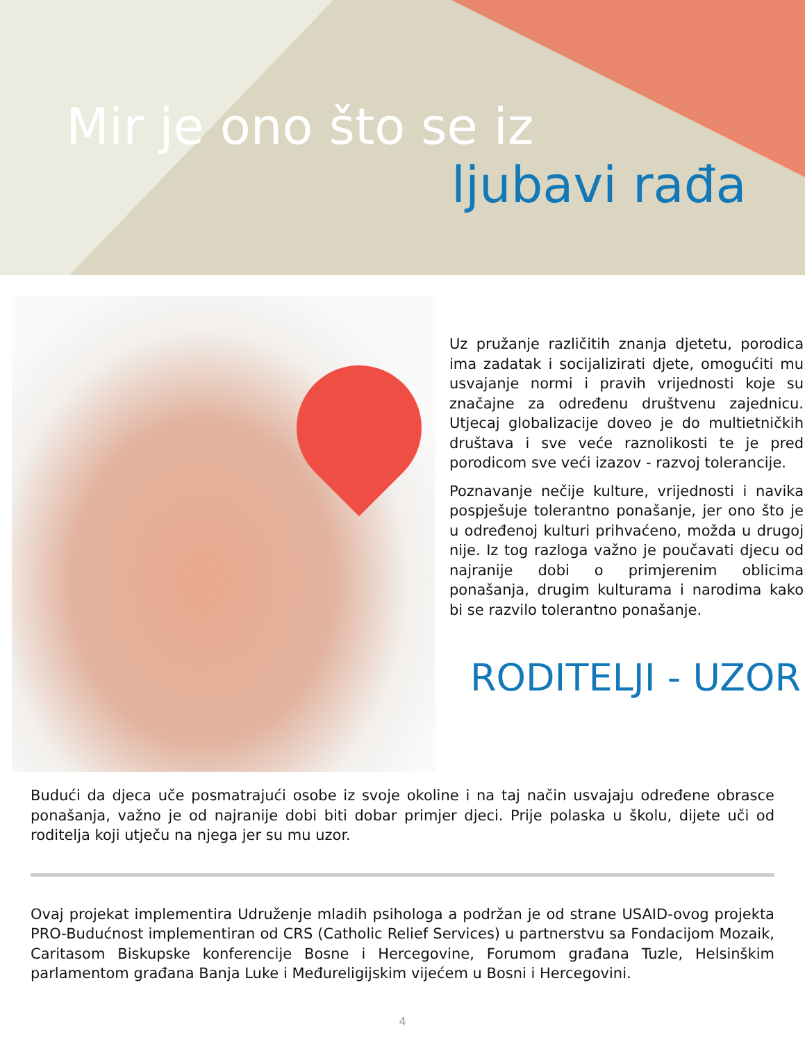Mir je ono što se iz
ljubavi rađa
Uz pružanje različitih znanja djetetu, porodica ima zadatak i socijalizirati djete, omogućiti mu usvajanje normi i pravih vrijednosti koje su značajne za određenu društvenu zajednicu. Utjecaj globalizacije doveo je do multietničkih društava i sve veće raznolikosti te je pred porodicom sve veći izazov - razvoj tolerancije.
Poznavanje nečije kulture, vrijednosti i navika pospješuje tolerantno ponašanje, jer ono što je u određenoj kulturi prihvaćeno, možda u drugoj nije. Iz tog razloga važno je poučavati djecu od najranije dobi o primjerenim oblicima ponašanja, drugim kulturama i narodima kako bi se razvilo tolerantno ponašanje.
RODITELJI - UZOR
Budući da djeca uče posmatrajući osobe iz svoje okoline i na taj način usvajaju određene obrasce ponašanja, važno je od najranije dobi biti dobar primjer djeci. Prije polaska u školu, dijete uči od roditelja koji utječu na njega jer su mu uzor.
Ovaj projekat implementira Udruženje mladih psihologa a podržan je od strane USAID-ovog projekta PRO-Budućnost implementiran od CRS (Catholic Relief Services) u partnerstvu sa Fondacijom Mozaik, Caritasom Biskupske konferencije Bosne i Hercegovine, Forumom građana Tuzle, Helsinškim parlamentom građana Banja Luke i Međureligijskim vijećem u Bosni i Hercegovini.
4